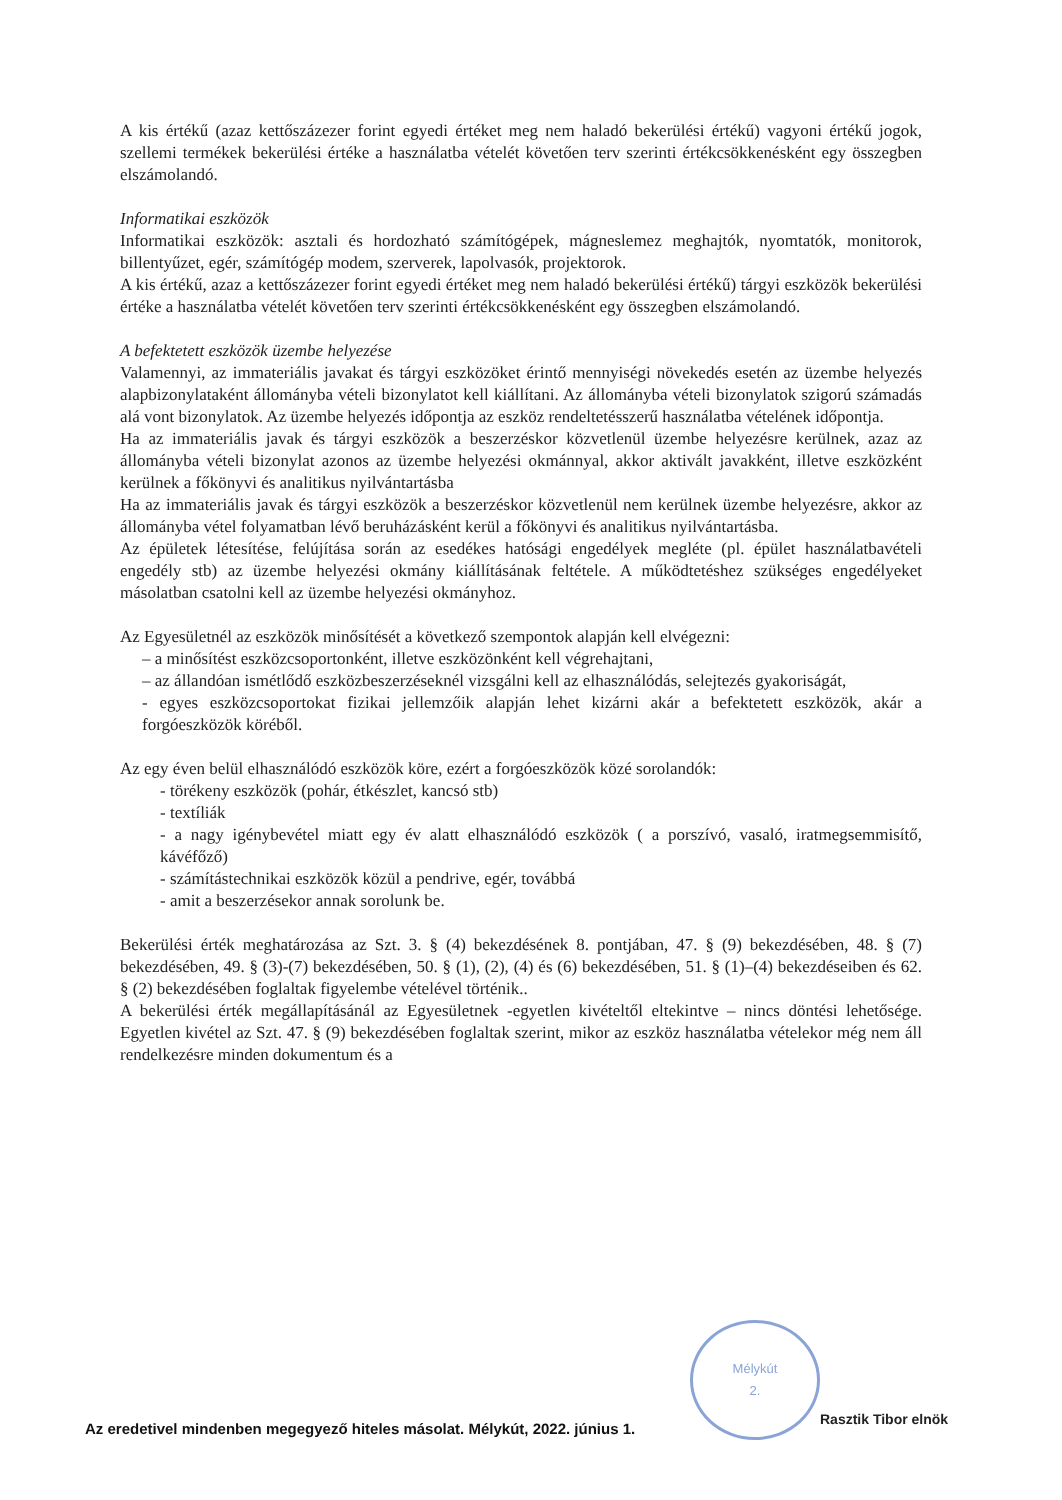A kis értékű (azaz kettőszázezer forint egyedi értéket meg nem haladó bekerülési értékű) vagyoni értékű jogok, szellemi termékek bekerülési értéke a használatba vételét követően terv szerinti értékcsökkenésként egy összegben elszámolandó.
Informatikai eszközök
Informatikai eszközök: asztali és hordozható számítógépek, mágneslemez meghajtók, nyomtatók, monitorok, billentyűzet, egér, számítógép modem, szerverek, lapolvasók, projektorok.
A kis értékű, azaz a kettőszázezer forint egyedi értéket meg nem haladó bekerülési értékű) tárgyi eszközök bekerülési értéke a használatba vételét követően terv szerinti értékcsökkenésként egy összegben elszámolandó.
A befektetett eszközök üzembe helyezése
Valamennyi, az immateriális javakat és tárgyi eszközöket érintő mennyiségi növekedés esetén az üzembe helyezés alapbizonylataként állományba vételi bizonylatot kell kiállítani. Az állományba vételi bizonylatok szigorú számadás alá vont bizonylatok. Az üzembe helyezés időpontja az eszköz rendeltetésszerű használatba vételének időpontja.
Ha az immateriális javak és tárgyi eszközök a beszerzéskor közvetlenül üzembe helyezésre kerülnek, azaz az állományba vételi bizonylat azonos az üzembe helyezési okmánnyal, akkor aktivált javakként, illetve eszközként kerülnek a főkönyvi és analitikus nyilvántartásba
Ha az immateriális javak és tárgyi eszközök a beszerzéskor közvetlenül nem kerülnek üzembe helyezésre, akkor az állományba vétel folyamatban lévő beruházásként kerül a főkönyvi és analitikus nyilvántartásba.
Az épületek létesítése, felújítása során az esedékes hatósági engedélyek megléte (pl. épület használatbavételi engedély stb) az üzembe helyezési okmány kiállításának feltétele. A működtetéshez szükséges engedélyeket másolatban csatolni kell az üzembe helyezési okmányhoz.
Az Egyesületnél az eszközök minősítését a következő szempontok alapján kell elvégezni:
– a minősítést eszközcsoportonként, illetve eszközönként kell végrehajtani,
– az állandóan ismétlődő eszközbeszerzéseknél vizsgálni kell az elhasználódás, selejtezés gyakoriságát,
- egyes eszközcsoportokat fizikai jellemzőik alapján lehet kizárni akár a befektetett eszközök, akár a forgóeszközök köréből.
Az egy éven belül elhasználódó eszközök köre, ezért a forgóeszközök közé sorolandók:
- törékeny eszközök (pohár, étkészlet, kancsó stb)
- textíliák
- a nagy igénybevétel miatt egy év alatt elhasználódó eszközök ( a porszívó, vasaló, iratmegsemmisítő, kávéfőző)
- számítástechnikai eszközök közül a pendrive, egér, továbbá
- amit a beszerzésekor annak sorolunk be.
Bekerülési érték meghatározása az Szt. 3. § (4) bekezdésének 8. pontjában, 47. § (9) bekezdésében, 48. § (7) bekezdésében, 49. § (3)-(7) bekezdésében, 50. § (1), (2), (4) és (6) bekezdésében, 51. § (1)–(4) bekezdéseiben és 62. § (2) bekezdésében foglaltak figyelembe vételével történik..
A bekerülési érték megállapításánál az Egyesületnek -egyetlen kivételtől eltekintve – nincs döntési lehetősége. Egyetlen kivétel az Szt. 47. § (9) bekezdésében foglaltak szerint, mikor az eszköz használatba vételekor még nem áll rendelkezésre minden dokumentum és a
Mélykút
2.
Az eredetivel mindenben megegyező hiteles másolat. Mélykút, 2022. június 1.
Rasztik Tibor elnök